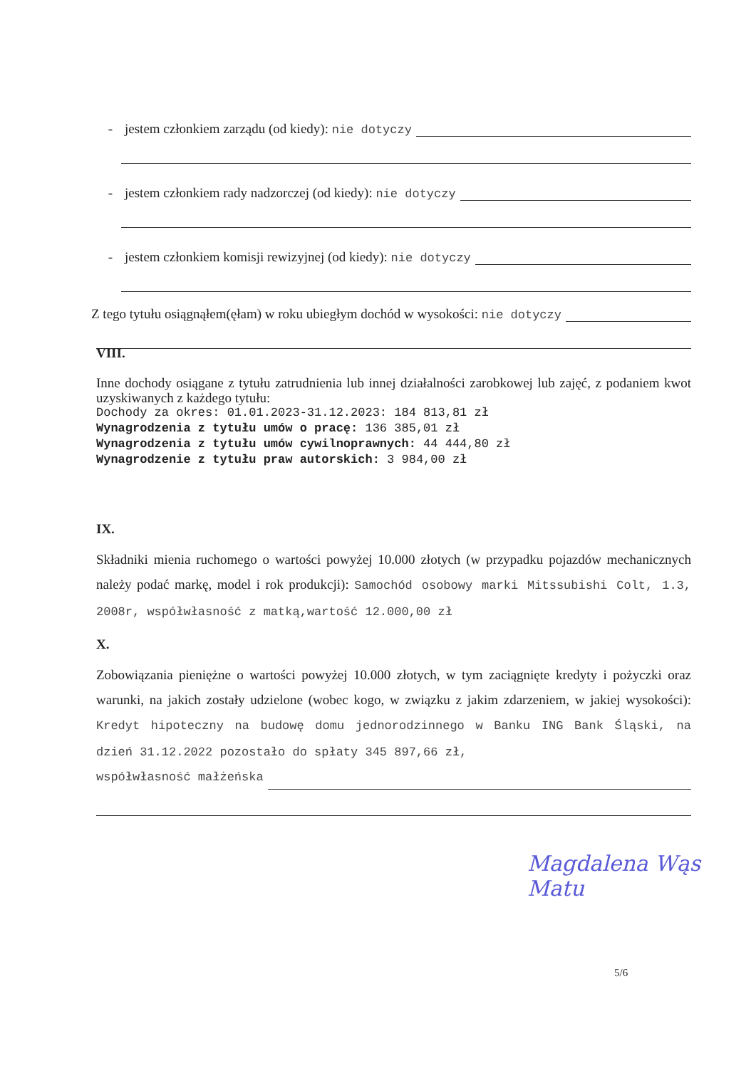- jestem członkiem zarządu (od kiedy): nie dotyczy
- jestem członkiem rady nadzorczej (od kiedy): nie dotyczy
- jestem członkiem komisji rewizyjnej (od kiedy): nie dotyczy
Z tego tytułu osiągnąłem(ęłam) w roku ubiegłym dochód w wysokości: nie dotyczy
VIII.
Inne dochody osiągane z tytułu zatrudnienia lub innej działalności zarobkowej lub zajęć, z podaniem kwot uzyskiwanych z każdego tytułu:
Dochody za okres: 01.01.2023-31.12.2023: 184 813,81 zł
Wynagrodzenia z tytułu umów o pracę: 136 385,01 zł
Wynagrodzenia z tytułu umów cywilnoprawnych: 44 444,80 zł
Wynagrodzenie z tytułu praw autorskich: 3 984,00 zł
IX.
Składniki mienia ruchomego o wartości powyżej 10.000 złotych (w przypadku pojazdów mechanicznych należy podać markę, model i rok produkcji): Samochód osobowy marki Mitssubishi Colt, 1.3, 2008r, współwłasność z matką,wartość 12.000,00 zł
X.
Zobowiązania pieniężne o wartości powyżej 10.000 złotych, w tym zaciągnięte kredyty i pożyczki oraz warunki, na jakich zostały udzielone (wobec kogo, w związku z jakim zdarzeniem, w jakiej wysokości): Kredyt hipoteczny na budowę domu jednorodzinnego w Banku ING Bank Śląski, na dzień 31.12.2022 pozostało do spłaty 345 897,66 zł,
współwłasność małżeńska
Magdalena Wąs Matu
5/6